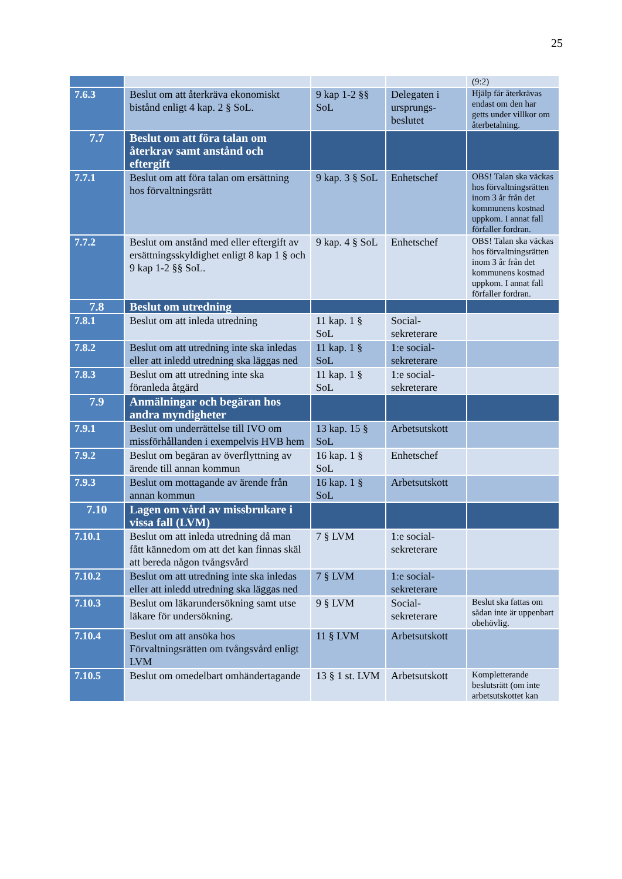25
| | | | | (9:2) |
| 7.6.3 | Beslut om att återkräva ekonomiskt bistånd enligt 4 kap. 2 § SoL. | 9 kap 1-2 §§ SoL | Delegaten i ursprungs-beslutet | Hjälp får återkrävas endast om den har getts under villkor om återbetalning. |
| 7.7 | Beslut om att föra talan om återkrav samt anstånd och eftergift | | | |
| 7.7.1 | Beslut om att föra talan om ersättning hos förvaltningsrätt | 9 kap. 3 § SoL | Enhetschef | OBS! Talan ska väckas hos förvaltningsrätten inom 3 år från det kommunens kostnad uppkom. I annat fall förfaller fordran. |
| 7.7.2 | Beslut om anstånd med eller eftergift av ersättningsskyldighet enligt 8 kap 1 § och 9 kap 1-2 §§ SoL. | 9 kap. 4 § SoL | Enhetschef | OBS! Talan ska väckas hos förvaltningsrätten inom 3 år från det kommunens kostnad uppkom. I annat fall förfaller fordran. |
| 7.8 | Beslut om utredning | | | |
| 7.8.1 | Beslut om att inleda utredning | 11 kap. 1 § SoL | Social-sekreterare | |
| 7.8.2 | Beslut om att utredning inte ska inledas eller att inledd utredning ska läggas ned | 11 kap. 1 § SoL | 1:e social-sekreterare | |
| 7.8.3 | Beslut om att utredning inte ska föranleda åtgärd | 11 kap. 1 § SoL | 1:e social-sekreterare | |
| 7.9 | Anmälningar och begäran hos andra myndigheter | | | |
| 7.9.1 | Beslut om underrättelse till IVO om missförhållanden i exempelvis HVB hem | 13 kap. 15 § SoL | Arbetsutskott | |
| 7.9.2 | Beslut om begäran av överflyttning av ärende till annan kommun | 16 kap. 1 § SoL | Enhetschef | |
| 7.9.3 | Beslut om mottagande av ärende från annan kommun | 16 kap. 1 § SoL | Arbetsutskott | |
| 7.10 | Lagen om vård av missbrukare i vissa fall (LVM) | | | |
| 7.10.1 | Beslut om att inleda utredning då man fått kännedom om att det kan finnas skäl att bereda någon tvångsvård | 7 § LVM | 1:e social-sekreterare | |
| 7.10.2 | Beslut om att utredning inte ska inledas eller att inledd utredning ska läggas ned | 7 § LVM | 1:e social-sekreterare | |
| 7.10.3 | Beslut om läkarundersökning samt utse läkare för undersökning. | 9 § LVM | Social-sekreterare | Beslut ska fattas om sådan inte är uppenbart obehövlig. |
| 7.10.4 | Beslut om att ansöka hos Förvaltningsrätten om tvångsvård enligt LVM | 11 § LVM | Arbetsutskott | |
| 7.10.5 | Beslut om omedelbart omhändertagande | 13 § 1 st. LVM | Arbetsutskott | Kompletterande beslutsrätt (om inte arbetsutskottet kan |